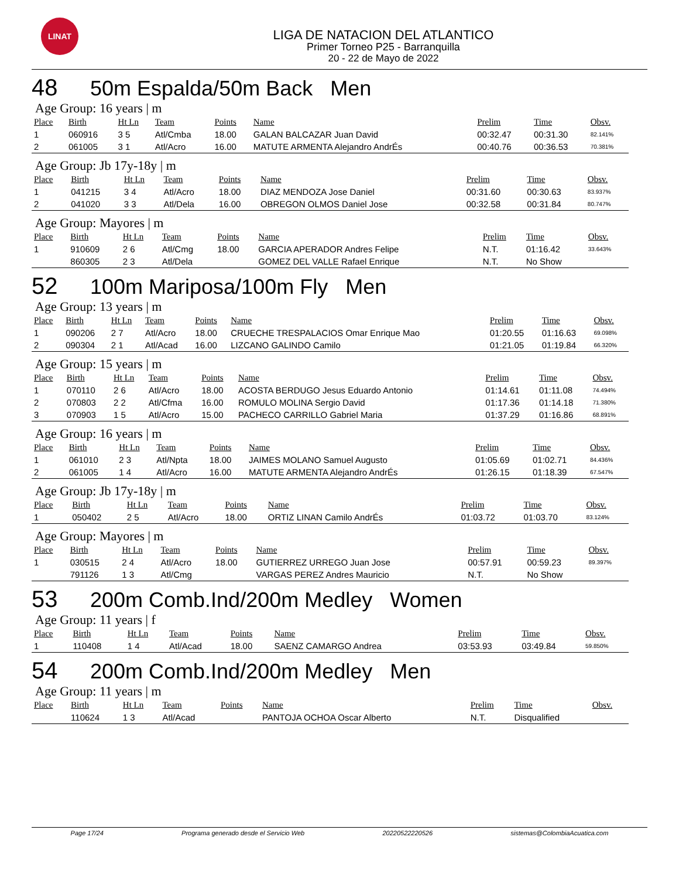LINAT
LIGA DE NATACION DEL ATLANTICO
Primer Torneo P25 - Barranquilla
20 - 22 de Mayo de 2022
48 50m Espalda/50m Back Men
Age Group: 16 years | m
| Place | Birth | Ht Ln | Team | Points | Name | Prelim | Time | Obsv. |
| --- | --- | --- | --- | --- | --- | --- | --- | --- |
| 1 | 060916 | 3 5 | Atl/Cmba | 18.00 | GALAN BALCAZAR Juan David | 00:32.47 | 00:31.30 | 82.141% |
| 2 | 061005 | 3 1 | Atl/Acro | 16.00 | MATUTE ARMENTA Alejandro AndrÉs | 00:40.76 | 00:36.53 | 70.381% |
Age Group: Jb 17y-18y | m
| Place | Birth | Ht Ln | Team | Points | Name | Prelim | Time | Obsv. |
| --- | --- | --- | --- | --- | --- | --- | --- | --- |
| 1 | 041215 | 3 4 | Atl/Acro | 18.00 | DIAZ MENDOZA Jose Daniel | 00:31.60 | 00:30.63 | 83.937% |
| 2 | 041020 | 3 3 | Atl/Dela | 16.00 | OBREGON OLMOS Daniel Jose | 00:32.58 | 00:31.84 | 80.747% |
Age Group: Mayores | m
| Place | Birth | Ht Ln | Team | Points | Name | Prelim | Time | Obsv. |
| --- | --- | --- | --- | --- | --- | --- | --- | --- |
| 1 | 910609 | 2 6 | Atl/Cmg | 18.00 | GARCIA APERADOR Andres Felipe | N.T. | 01:16.42 | 33.643% |
| | 860305 | 2 3 | Atl/Dela | | GOMEZ DEL VALLE Rafael Enrique | N.T. | No Show | |
52 100m Mariposa/100m Fly Men
Age Group: 13 years | m
| Place | Birth | Ht Ln | Team | Points | Name | Prelim | Time | Obsv. |
| --- | --- | --- | --- | --- | --- | --- | --- | --- |
| 1 | 090206 | 2 7 | Atl/Acro | 18.00 | CRUECHE TRESPALACIOS Omar Enrique Mao | 01:20.55 | 01:16.63 | 69.098% |
| 2 | 090304 | 2 1 | Atl/Acad | 16.00 | LIZCANO GALINDO Camilo | 01:21.05 | 01:19.84 | 66.320% |
Age Group: 15 years | m
| Place | Birth | Ht Ln | Team | Points | Name | Prelim | Time | Obsv. |
| --- | --- | --- | --- | --- | --- | --- | --- | --- |
| 1 | 070110 | 2 6 | Atl/Acro | 18.00 | ACOSTA BERDUGO Jesus Eduardo Antonio | 01:14.61 | 01:11.08 | 74.494% |
| 2 | 070803 | 2 2 | Atl/Cfma | 16.00 | ROMULO MOLINA Sergio David | 01:17.36 | 01:14.18 | 71.380% |
| 3 | 070903 | 1 5 | Atl/Acro | 15.00 | PACHECO CARRILLO Gabriel Maria | 01:37.29 | 01:16.86 | 68.891% |
Age Group: 16 years | m
| Place | Birth | Ht Ln | Team | Points | Name | Prelim | Time | Obsv. |
| --- | --- | --- | --- | --- | --- | --- | --- | --- |
| 1 | 061010 | 2 3 | Atl/Npta | 18.00 | JAIMES MOLANO Samuel Augusto | 01:05.69 | 01:02.71 | 84.436% |
| 2 | 061005 | 1 4 | Atl/Acro | 16.00 | MATUTE ARMENTA Alejandro AndrÉs | 01:26.15 | 01:18.39 | 67.547% |
Age Group: Jb 17y-18y | m
| Place | Birth | Ht Ln | Team | Points | Name | Prelim | Time | Obsv. |
| --- | --- | --- | --- | --- | --- | --- | --- | --- |
| 1 | 050402 | 2 5 | Atl/Acro | 18.00 | ORTIZ LINAN Camilo AndrÉs | 01:03.72 | 01:03.70 | 83.124% |
Age Group: Mayores | m
| Place | Birth | Ht Ln | Team | Points | Name | Prelim | Time | Obsv. |
| --- | --- | --- | --- | --- | --- | --- | --- | --- |
| 1 | 030515 | 2 4 | Atl/Acro | 18.00 | GUTIERREZ URREGO Juan Jose | 00:57.91 | 00:59.23 | 89.397% |
| | 791126 | 1 3 | Atl/Cmg | | VARGAS PEREZ Andres Mauricio | N.T. | No Show | |
53 200m Comb.Ind/200m Medley Women
Age Group: 11 years | f
| Place | Birth | Ht Ln | Team | Points | Name | Prelim | Time | Obsv. |
| --- | --- | --- | --- | --- | --- | --- | --- | --- |
| 1 | 110408 | 1 4 | Atl/Acad | 18.00 | SAENZ CAMARGO Andrea | 03:53.93 | 03:49.84 | 59.850% |
54 200m Comb.Ind/200m Medley Men
Age Group: 11 years | m
| Place | Birth | Ht Ln | Team | Points | Name | Prelim | Time | Obsv. |
| --- | --- | --- | --- | --- | --- | --- | --- | --- |
| | 110624 | 1 3 | Atl/Acad | | PANTOJA OCHOA Oscar Alberto | N.T. | Disqualified | |
Page 17/24 Programa generado desde el Servicio Web 20220522220526 sistemas@ColombiaAcuatica.com